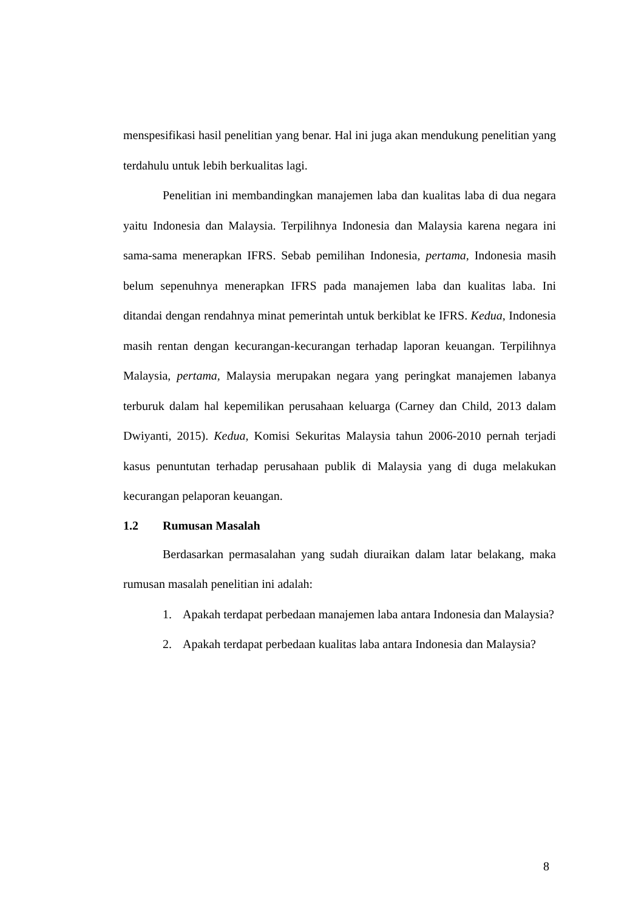menspesifikasi hasil penelitian yang benar. Hal ini juga akan mendukung penelitian yang terdahulu untuk lebih berkualitas lagi.
Penelitian ini membandingkan manajemen laba dan kualitas laba di dua negara yaitu Indonesia dan Malaysia. Terpilihnya Indonesia dan Malaysia karena negara ini sama-sama menerapkan IFRS. Sebab pemilihan Indonesia, pertama, Indonesia masih belum sepenuhnya menerapkan IFRS pada manajemen laba dan kualitas laba. Ini ditandai dengan rendahnya minat pemerintah untuk berkiblat ke IFRS. Kedua, Indonesia masih rentan dengan kecurangan-kecurangan terhadap laporan keuangan. Terpilihnya Malaysia, pertama, Malaysia merupakan negara yang peringkat manajemen labanya terburuk dalam hal kepemilikan perusahaan keluarga (Carney dan Child, 2013 dalam Dwiyanti, 2015). Kedua, Komisi Sekuritas Malaysia tahun 2006-2010 pernah terjadi kasus penuntutan terhadap perusahaan publik di Malaysia yang di duga melakukan kecurangan pelaporan keuangan.
1.2 Rumusan Masalah
Berdasarkan permasalahan yang sudah diuraikan dalam latar belakang, maka rumusan masalah penelitian ini adalah:
1. Apakah terdapat perbedaan manajemen laba antara Indonesia dan Malaysia?
2. Apakah terdapat perbedaan kualitas laba antara Indonesia dan Malaysia?
8